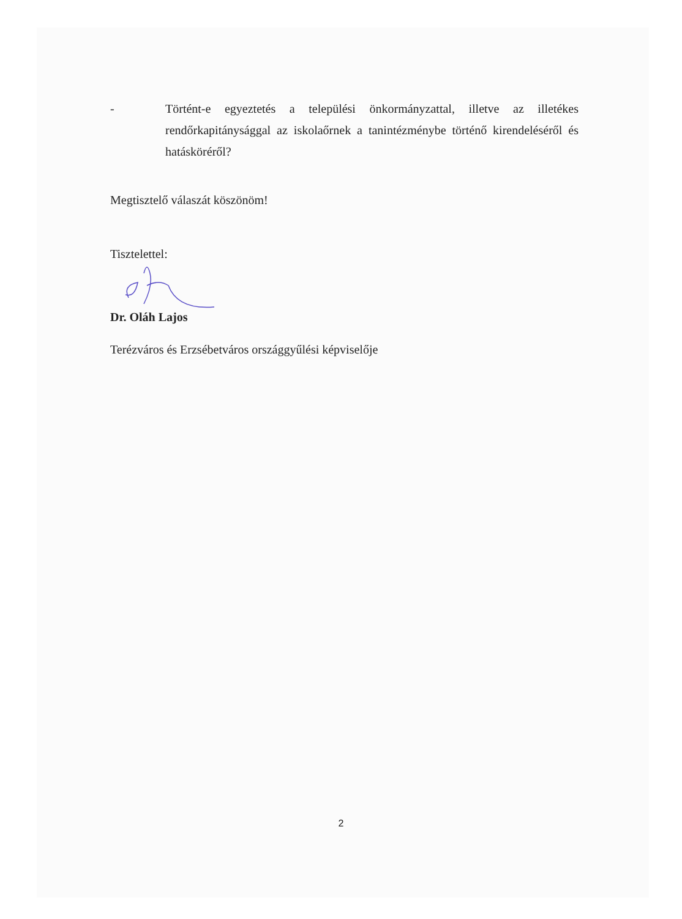- Történt-e egyeztetés a települési önkormányzattal, illetve az illetékes rendőrkapitánysággal az iskolaőrnek a tanintézménybe történő kirendeléséről és hatásköréről?
Megtisztelő válaszát köszönöm!
Tisztelettel:
Dr. Oláh Lajos
Terézváros és Erzsébetváros országgyűlési képviselője
2